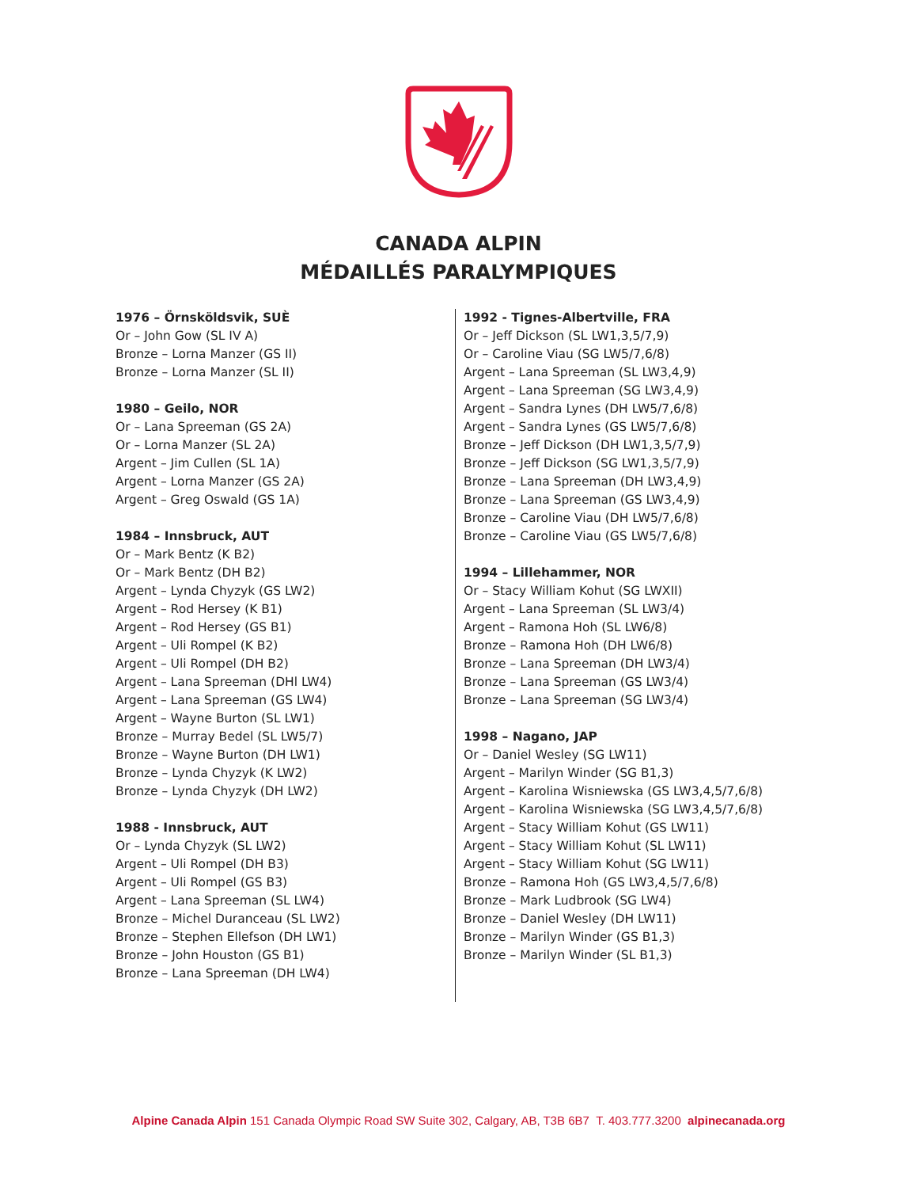CANADA ALPIN
MÉDAILLÉS PARALYMPIQUES
1976 – Örnsköldsvik, SUÈ
Or – John Gow (SL IV A)
Bronze – Lorna Manzer (GS II)
Bronze – Lorna Manzer (SL II)
1980 – Geilo, NOR
Or – Lana Spreeman (GS 2A)
Or – Lorna Manzer (SL 2A)
Argent – Jim Cullen (SL 1A)
Argent – Lorna Manzer (GS 2A)
Argent – Greg Oswald (GS 1A)
1984 – Innsbruck, AUT
Or – Mark Bentz (K B2)
Or – Mark Bentz (DH B2)
Argent – Lynda Chyzyk (GS LW2)
Argent – Rod Hersey (K B1)
Argent – Rod Hersey (GS B1)
Argent – Uli Rompel (K B2)
Argent – Uli Rompel (DH B2)
Argent – Lana Spreeman (DHl LW4)
Argent – Lana Spreeman (GS LW4)
Argent – Wayne Burton (SL LW1)
Bronze – Murray Bedel (SL LW5/7)
Bronze – Wayne Burton (DH LW1)
Bronze – Lynda Chyzyk (K LW2)
Bronze – Lynda Chyzyk (DH LW2)
1988 - Innsbruck, AUT
Or – Lynda Chyzyk (SL LW2)
Argent – Uli Rompel (DH B3)
Argent – Uli Rompel (GS B3)
Argent – Lana Spreeman (SL LW4)
Bronze – Michel Duranceau (SL LW2)
Bronze – Stephen Ellefson (DH LW1)
Bronze – John Houston (GS B1)
Bronze – Lana Spreeman (DH LW4)
1992 - Tignes-Albertville, FRA
Or – Jeff Dickson (SL LW1,3,5/7,9)
Or – Caroline Viau (SG LW5/7,6/8)
Argent – Lana Spreeman (SL LW3,4,9)
Argent – Lana Spreeman (SG LW3,4,9)
Argent – Sandra Lynes (DH LW5/7,6/8)
Argent – Sandra Lynes (GS LW5/7,6/8)
Bronze – Jeff Dickson (DH LW1,3,5/7,9)
Bronze – Jeff Dickson (SG LW1,3,5/7,9)
Bronze – Lana Spreeman (DH LW3,4,9)
Bronze – Lana Spreeman (GS LW3,4,9)
Bronze – Caroline Viau (DH LW5/7,6/8)
Bronze – Caroline Viau (GS LW5/7,6/8)
1994 – Lillehammer, NOR
Or – Stacy William Kohut (SG LWXII)
Argent – Lana Spreeman (SL LW3/4)
Argent – Ramona Hoh (SL LW6/8)
Bronze – Ramona Hoh (DH LW6/8)
Bronze – Lana Spreeman (DH LW3/4)
Bronze – Lana Spreeman (GS LW3/4)
Bronze – Lana Spreeman (SG LW3/4)
1998 – Nagano, JAP
Or – Daniel Wesley (SG LW11)
Argent – Marilyn Winder (SG B1,3)
Argent – Karolina Wisniewska (GS LW3,4,5/7,6/8)
Argent – Karolina Wisniewska (SG LW3,4,5/7,6/8)
Argent – Stacy William Kohut (GS LW11)
Argent – Stacy William Kohut (SL LW11)
Argent – Stacy William Kohut (SG LW11)
Bronze – Ramona Hoh (GS LW3,4,5/7,6/8)
Bronze – Mark Ludbrook (SG LW4)
Bronze – Daniel Wesley (DH LW11)
Bronze – Marilyn Winder (GS B1,3)
Bronze – Marilyn Winder (SL B1,3)
Alpine Canada Alpin 151 Canada Olympic Road SW Suite 302, Calgary, AB, T3B 6B7 T. 403.777.3200 alpinecanada.org